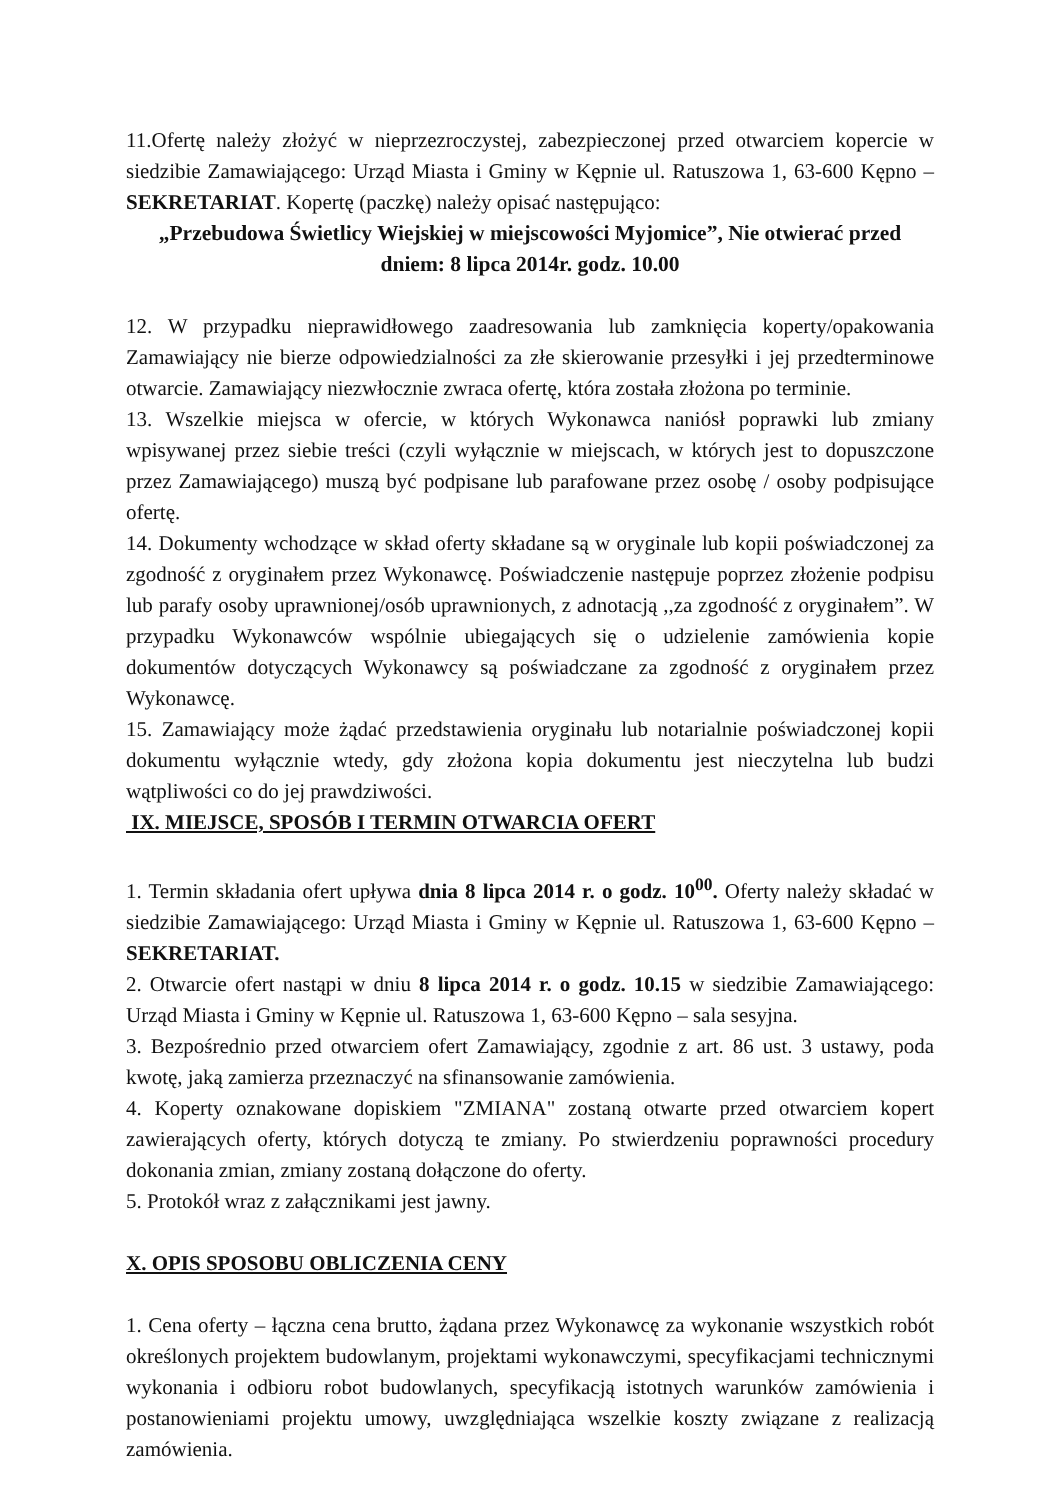11.Ofertę należy złożyć w nieprzezroczystej, zabezpieczonej przed otwarciem kopercie w siedzibie Zamawiającego: Urząd Miasta i Gminy w Kępnie ul. Ratuszowa 1, 63-600 Kępno – SEKRETARIAT. Kopertę (paczkę) należy opisać następująco:
„Przebudowa Świetlicy Wiejskiej w miejscowości Myjomice”, Nie otwierać przed
dniem: 8 lipca 2014r. godz. 10.00
12. W przypadku nieprawidłowego zaadresowania lub zamknięcia koperty/opakowania Zamawiający nie bierze odpowiedzialności za złe skierowanie przesyłki i jej przedterminowe otwarcie. Zamawiający niezwłocznie zwraca ofertę, która została złożona po terminie.
13. Wszelkie miejsca w ofercie, w których Wykonawca naniósł poprawki lub zmiany wpisywanej przez siebie treści (czyli wyłącznie w miejscach, w których jest to dopuszczone przez Zamawiającego) muszą być podpisane lub parafowane przez osobę / osoby podpisujące ofertę.
14. Dokumenty wchodzące w skład oferty składane są w oryginale lub kopii poświadczonej za zgodność z oryginałem przez Wykonawcę. Poświadczenie następuje poprzez złożenie podpisu lub parafy osoby uprawnionej/osób uprawnionych, z adnotacją ,,za zgodność z oryginałem”. W przypadku Wykonawców wspólnie ubiegających się o udzielenie zamówienia kopie dokumentów dotyczących Wykonawcy są poświadczane za zgodność z oryginałem przez Wykonawcę.
15. Zamawiający może żądać przedstawienia oryginału lub notarialnie poświadczonej kopii dokumentu wyłącznie wtedy, gdy złożona kopia dokumentu jest nieczytelna lub budzi wątpliwości co do jej prawdziwości.
IX. MIEJSCE, SPOSÓB I TERMIN OTWARCIA OFERT
1. Termin składania ofert upływa dnia 8 lipca 2014 r. o godz. 10<sup>00</sup>. Oferty należy składać w siedzibie Zamawiającego: Urząd Miasta i Gminy w Kępnie ul. Ratuszowa 1, 63-600 Kępno – SEKRETARIAT.
2. Otwarcie ofert nastąpi w dniu 8 lipca 2014 r. o godz. 10.15 w siedzibie Zamawiającego: Urząd Miasta i Gminy w Kępnie ul. Ratuszowa 1, 63-600 Kępno – sala sesyjna.
3. Bezpośrednio przed otwarciem ofert Zamawiający, zgodnie z art. 86 ust. 3 ustawy, poda kwotę, jaką zamierza przeznaczyć na sfinansowanie zamówienia.
4. Koperty oznakowane dopiskiem "ZMIANA" zostaną otwarte przed otwarciem kopert zawierających oferty, których dotyczą te zmiany. Po stwierdzeniu poprawności procedury dokonania zmian, zmiany zostaną dołączone do oferty.
5. Protokół wraz z załącznikami jest jawny.
X. OPIS SPOSOBU OBLICZENIA CENY
1. Cena oferty – łączna cena brutto, żądana przez Wykonawcę za wykonanie wszystkich robót określonych projektem budowlanym, projektami wykonawczymi, specyfikacjami technicznymi wykonania i odbioru robot budowlanych, specyfikacją istotnych warunków zamówienia i postanowieniami projektu umowy, uwzględniająca wszelkie koszty związane z realizacją zamówienia.